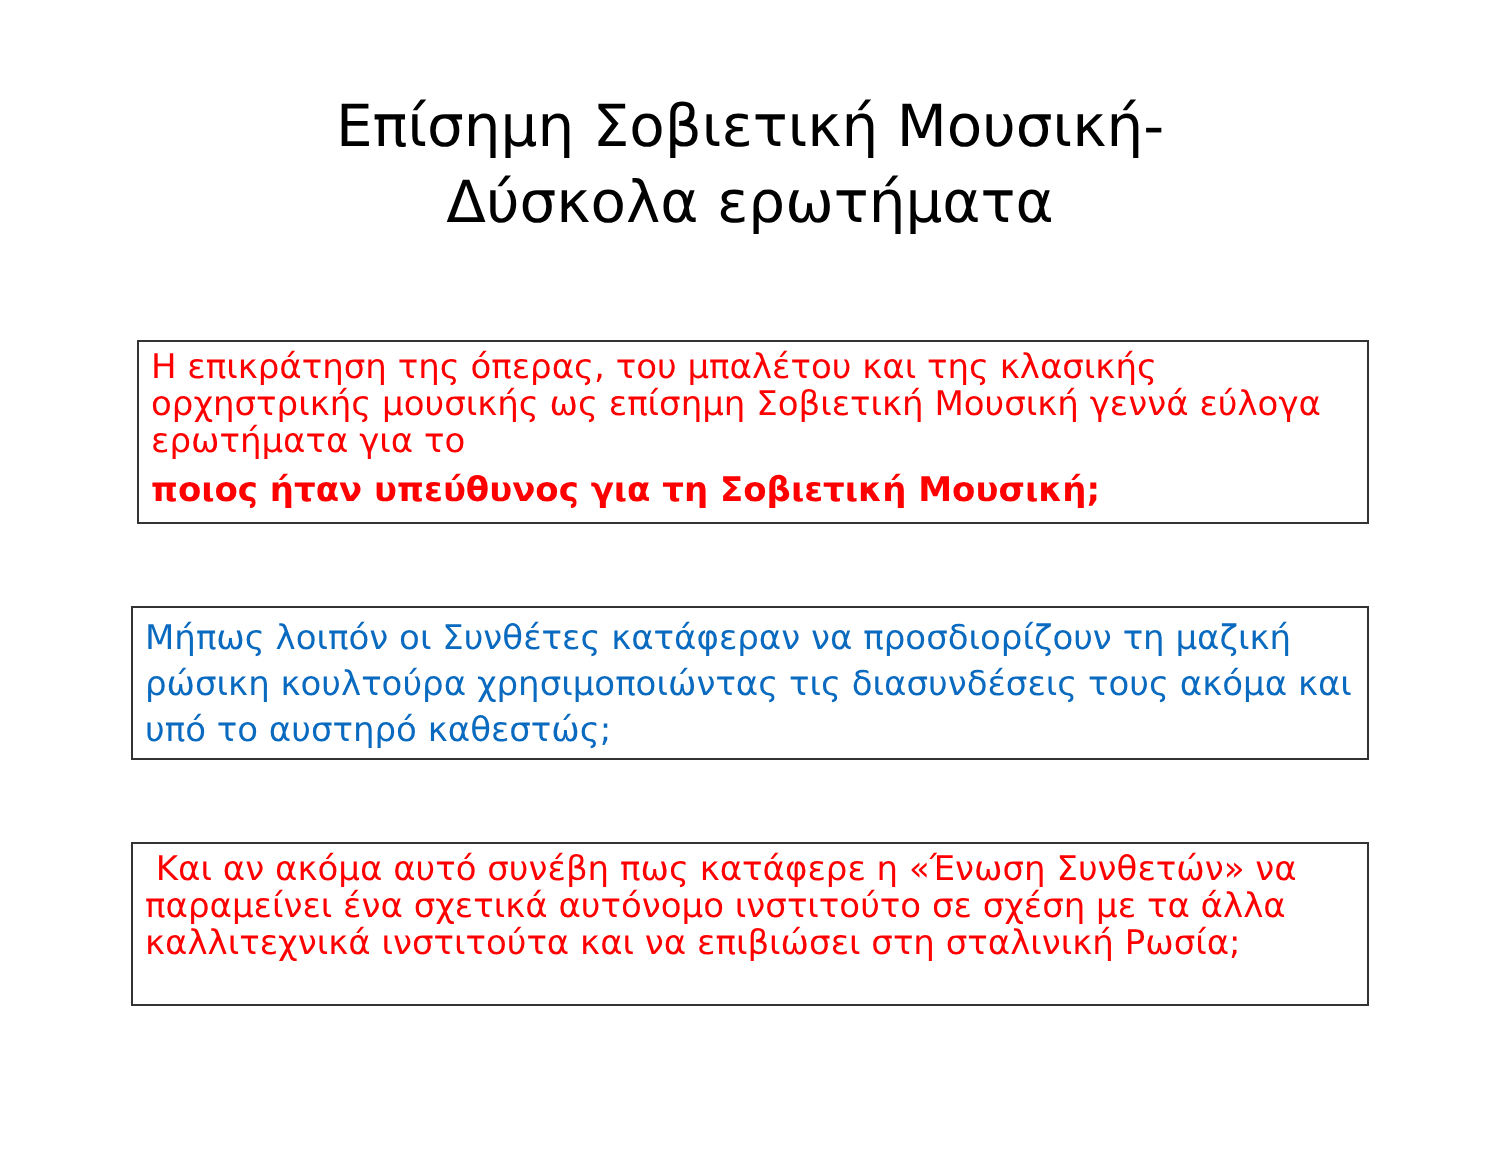Επίσημη Σοβιετική Μουσική-
Δύσκολα ερωτήματα
Η επικράτηση της όπερας, του μπαλέτου και της κλασικής ορχηστρικής μουσικής ως επίσημη Σοβιετική Μουσική γεννά εύλογα ερωτήματα για το
ποιος ήταν υπεύθυνος για τη Σοβιετική Μουσική;
Μήπως λοιπόν οι Συνθέτες κατάφεραν να προσδιορίζουν τη μαζική ρώσικη κουλτούρα χρησιμοποιώντας τις διασυνδέσεις τους ακόμα και υπό το αυστηρό καθεστώς;
Και αν ακόμα αυτό συνέβη πως κατάφερε η «Ένωση Συνθετών» να παραμείνει ένα σχετικά αυτόνομο ινστιτούτο σε σχέση με τα άλλα καλλιτεχνικά ινστιτούτα και να επιβιώσει στη σταλινική Ρωσία;